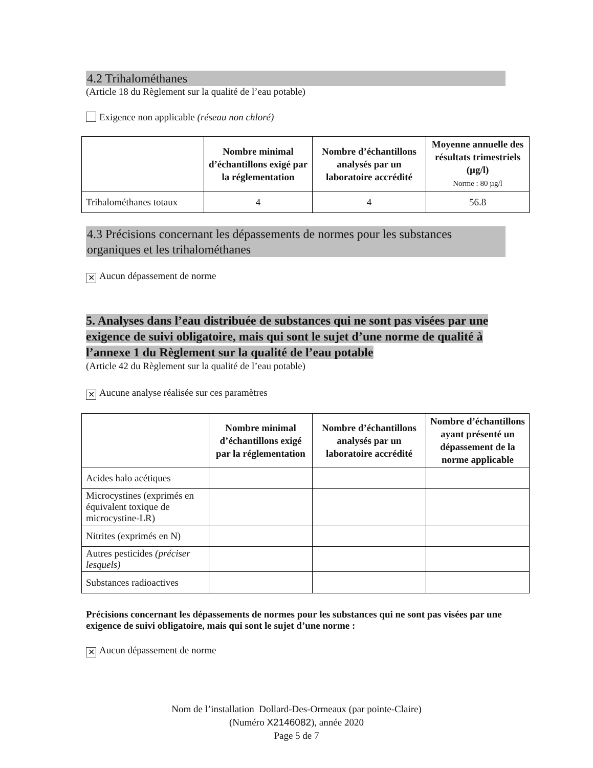4.2 Trihalométhanes
(Article 18 du Règlement sur la qualité de l’eau potable)
Exigence non applicable (réseau non chloré)
| | Nombre minimal d’échantillons exigé par la réglementation | Nombre d’échantillons analysés par un laboratoire accrédité | Moyenne annuelle des résultats trimestriels (µg/l) Norme : 80 µg/l |
| --- | --- | --- | --- |
| Trihalométhanes totaux | 4 | 4 | 56.8 |
4.3 Précisions concernant les dépassements de normes pour les substances organiques et les trihalométhanes
✕ Aucun dépassement de norme
5. Analyses dans l’eau distribuée de substances qui ne sont pas visées par une exigence de suivi obligatoire, mais qui sont le sujet d’une norme de qualité à l’annexe 1 du Règlement sur la qualité de l’eau potable
(Article 42 du Règlement sur la qualité de l’eau potable)
✕ Aucune analyse réalisée sur ces paramètres
| | Nombre minimal d’échantillons exigé par la réglementation | Nombre d’échantillons analysés par un laboratoire accrédité | Nombre d’échantillons ayant présenté un dépassement de la norme applicable |
| --- | --- | --- | --- |
| Acides halo acétiques | | | |
| Microcystines (exprimés en équivalent toxique de microcystine-LR) | | | |
| Nitrites (exprimés en N) | | | |
| Autres pesticides (préciser lesquels) | | | |
| Substances radioactives | | | |
Précisions concernant les dépassements de normes pour les substances qui ne sont pas visées par une exigence de suivi obligatoire, mais qui sont le sujet d’une norme :
✕ Aucun dépassement de norme
Nom de l’installation Dollard-Des-Ormeaux (par pointe-Claire)
(Numéro X2146082), année 2020
Page 5 de 7